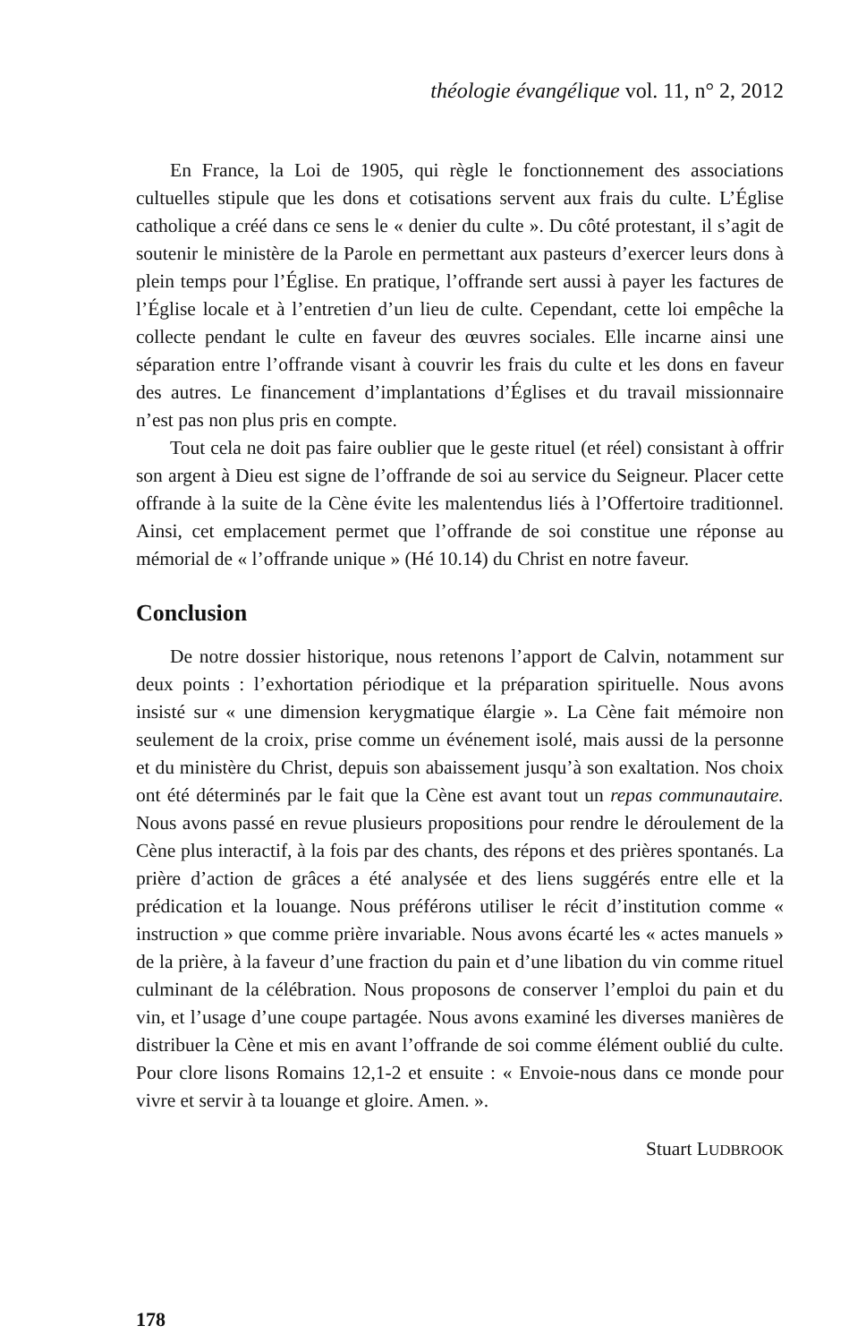théologie évangélique vol. 11, n° 2, 2012
En France, la Loi de 1905, qui règle le fonctionnement des associations cultuelles stipule que les dons et cotisations servent aux frais du culte. L’Église catholique a créé dans ce sens le « denier du culte ». Du côté protestant, il s’agit de soutenir le ministère de la Parole en permettant aux pasteurs d’exercer leurs dons à plein temps pour l’Église. En pratique, l’offrande sert aussi à payer les factures de l’Église locale et à l’entretien d’un lieu de culte. Cependant, cette loi empêche la collecte pendant le culte en faveur des œuvres sociales. Elle incarne ainsi une séparation entre l’offrande visant à couvrir les frais du culte et les dons en faveur des autres. Le financement d’implantations d’Églises et du travail missionnaire n’est pas non plus pris en compte.
Tout cela ne doit pas faire oublier que le geste rituel (et réel) consistant à offrir son argent à Dieu est signe de l’offrande de soi au service du Seigneur. Placer cette offrande à la suite de la Cène évite les malentendus liés à l’Offertoire traditionnel. Ainsi, cet emplacement permet que l’offrande de soi constitue une réponse au mémorial de « l’offrande unique » (Hé 10.14) du Christ en notre faveur.
Conclusion
De notre dossier historique, nous retenons l’apport de Calvin, notamment sur deux points : l’exhortation périodique et la préparation spirituelle. Nous avons insisté sur « une dimension kerygmatique élargie ». La Cène fait mémoire non seulement de la croix, prise comme un événement isolé, mais aussi de la personne et du ministère du Christ, depuis son abaissement jusqu’à son exaltation. Nos choix ont été déterminés par le fait que la Cène est avant tout un repas communautaire. Nous avons passé en revue plusieurs propositions pour rendre le déroulement de la Cène plus interactif, à la fois par des chants, des répons et des prières spontanés. La prière d’action de grâces a été analysée et des liens suggérés entre elle et la prédication et la louange. Nous préférons utiliser le récit d’institution comme « instruction » que comme prière invariable. Nous avons écarté les « actes manuels » de la prière, à la faveur d’une fraction du pain et d’une libation du vin comme rituel culminant de la célébration. Nous proposons de conserver l’emploi du pain et du vin, et l’usage d’une coupe partagée. Nous avons examiné les diverses manières de distribuer la Cène et mis en avant l’offrande de soi comme élément oublié du culte. Pour clore lisons Romains 12,1-2 et ensuite : « Envoie-nous dans ce monde pour vivre et servir à ta louange et gloire. Amen. ».
Stuart LUDBROOK
178